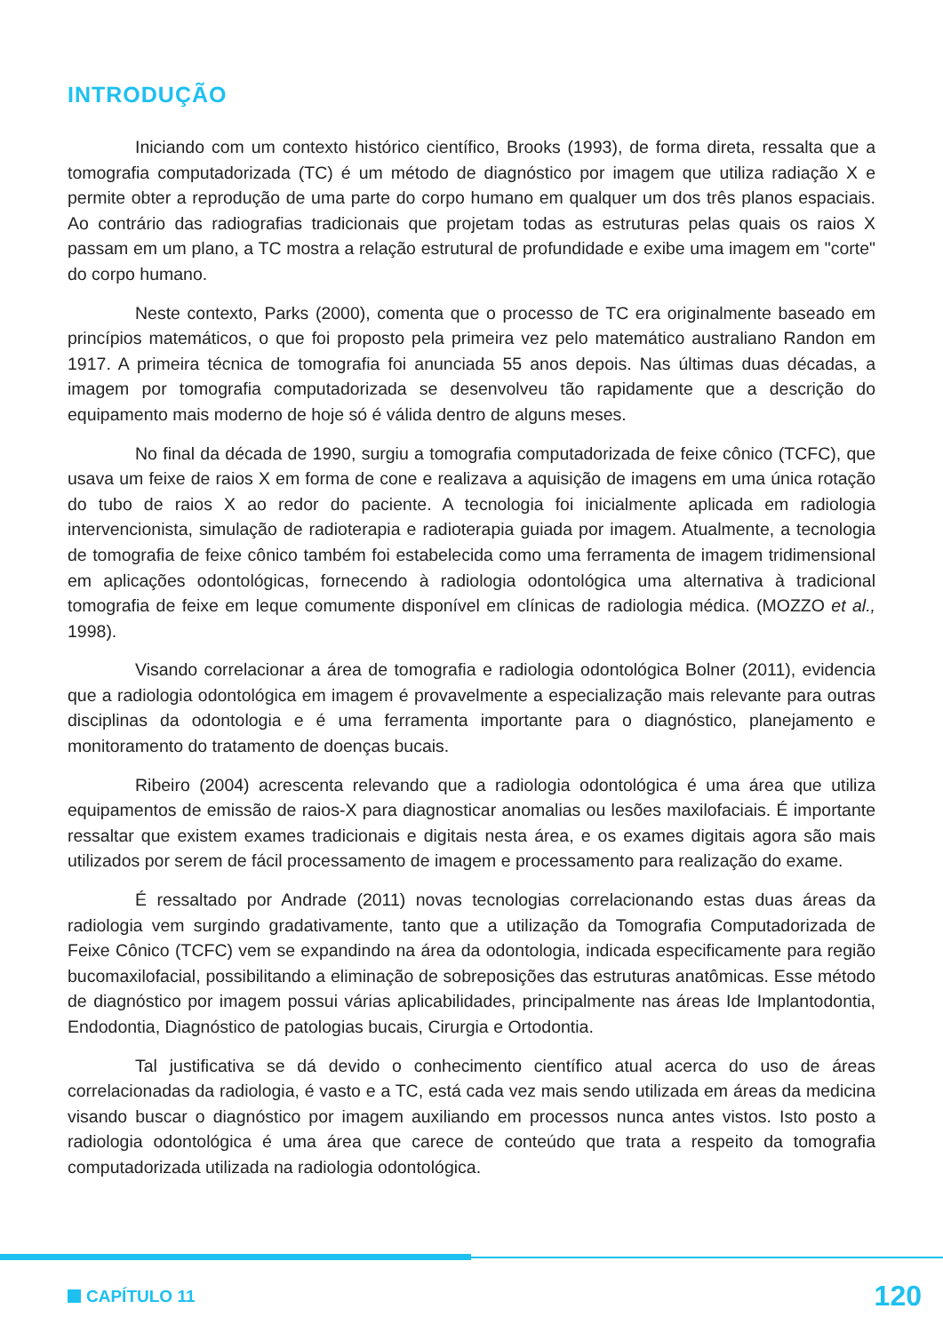INTRODUÇÃO
Iniciando com um contexto histórico científico, Brooks (1993), de forma direta, ressalta que a tomografia computadorizada (TC) é um método de diagnóstico por imagem que utiliza radiação X e permite obter a reprodução de uma parte do corpo humano em qualquer um dos três planos espaciais. Ao contrário das radiografias tradicionais que projetam todas as estruturas pelas quais os raios X passam em um plano, a TC mostra a relação estrutural de profundidade e exibe uma imagem em "corte" do corpo humano.
Neste contexto, Parks (2000), comenta que o processo de TC era originalmente baseado em princípios matemáticos, o que foi proposto pela primeira vez pelo matemático australiano Randon em 1917. A primeira técnica de tomografia foi anunciada 55 anos depois. Nas últimas duas décadas, a imagem por tomografia computadorizada se desenvolveu tão rapidamente que a descrição do equipamento mais moderno de hoje só é válida dentro de alguns meses.
No final da década de 1990, surgiu a tomografia computadorizada de feixe cônico (TCFC), que usava um feixe de raios X em forma de cone e realizava a aquisição de imagens em uma única rotação do tubo de raios X ao redor do paciente. A tecnologia foi inicialmente aplicada em radiologia intervencionista, simulação de radioterapia e radioterapia guiada por imagem. Atualmente, a tecnologia de tomografia de feixe cônico também foi estabelecida como uma ferramenta de imagem tridimensional em aplicações odontológicas, fornecendo à radiologia odontológica uma alternativa à tradicional tomografia de feixe em leque comumente disponível em clínicas de radiologia médica. (MOZZO et al., 1998).
Visando correlacionar a área de tomografia e radiologia odontológica Bolner (2011), evidencia que a radiologia odontológica em imagem é provavelmente a especialização mais relevante para outras disciplinas da odontologia e é uma ferramenta importante para o diagnóstico, planejamento e monitoramento do tratamento de doenças bucais.
Ribeiro (2004) acrescenta relevando que a radiologia odontológica é uma área que utiliza equipamentos de emissão de raios-X para diagnosticar anomalias ou lesões maxilofaciais. É importante ressaltar que existem exames tradicionais e digitais nesta área, e os exames digitais agora são mais utilizados por serem de fácil processamento de imagem e processamento para realização do exame.
É ressaltado por Andrade (2011) novas tecnologias correlacionando estas duas áreas da radiologia vem surgindo gradativamente, tanto que a utilização da Tomografia Computadorizada de Feixe Cônico (TCFC) vem se expandindo na área da odontologia, indicada especificamente para região bucomaxilofacial, possibilitando a eliminação de sobreposições das estruturas anatômicas. Esse método de diagnóstico por imagem possui várias aplicabilidades, principalmente nas áreas Ide Implantodontia, Endodontia, Diagnóstico de patologias bucais, Cirurgia e Ortodontia.
Tal justificativa se dá devido o conhecimento científico atual acerca do uso de áreas correlacionadas da radiologia, é vasto e a TC, está cada vez mais sendo utilizada em áreas da medicina visando buscar o diagnóstico por imagem auxiliando em processos nunca antes vistos. Isto posto a radiologia odontológica é uma área que carece de conteúdo que trata a respeito da tomografia computadorizada utilizada na radiologia odontológica.
CAPÍTULO 11
120